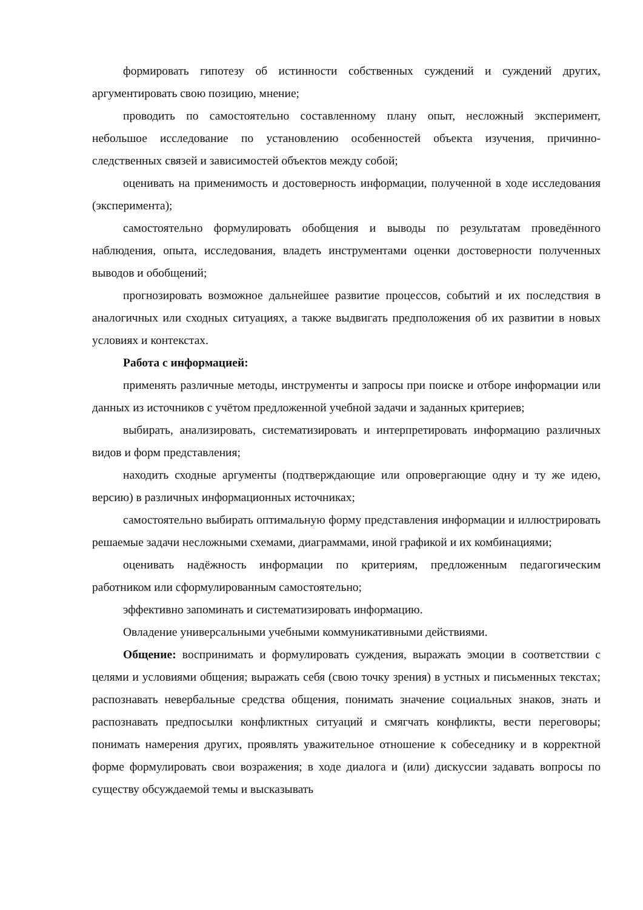формировать гипотезу об истинности собственных суждений и суждений других, аргументировать свою позицию, мнение;
проводить по самостоятельно составленному плану опыт, несложный эксперимент, небольшое исследование по установлению особенностей объекта изучения, причинно-следственных связей и зависимостей объектов между собой;
оценивать на применимость и достоверность информации, полученной в ходе исследования (эксперимента);
самостоятельно формулировать обобщения и выводы по результатам проведённого наблюдения, опыта, исследования, владеть инструментами оценки достоверности полученных выводов и обобщений;
прогнозировать возможное дальнейшее развитие процессов, событий и их последствия в аналогичных или сходных ситуациях, а также выдвигать предположения об их развитии в новых условиях и контекстах.
Работа с информацией:
применять различные методы, инструменты и запросы при поиске и отборе информации или данных из источников с учётом предложенной учебной задачи и заданных критериев;
выбирать, анализировать, систематизировать и интерпретировать информацию различных видов и форм представления;
находить сходные аргументы (подтверждающие или опровергающие одну и ту же идею, версию) в различных информационных источниках;
самостоятельно выбирать оптимальную форму представления информации и иллюстрировать решаемые задачи несложными схемами, диаграммами, иной графикой и их комбинациями;
оценивать надёжность информации по критериям, предложенным педагогическим работником или сформулированным самостоятельно;
эффективно запоминать и систематизировать информацию.
Овладение универсальными учебными коммуникативными действиями.
Общение: воспринимать и формулировать суждения, выражать эмоции в соответствии с целями и условиями общения; выражать себя (свою точку зрения) в устных и письменных текстах; распознавать невербальные средства общения, понимать значение социальных знаков, знать и распознавать предпосылки конфликтных ситуаций и смягчать конфликты, вести переговоры; понимать намерения других, проявлять уважительное отношение к собеседнику и в корректной форме формулировать свои возражения; в ходе диалога и (или) дискуссии задавать вопросы по существу обсуждаемой темы и высказывать